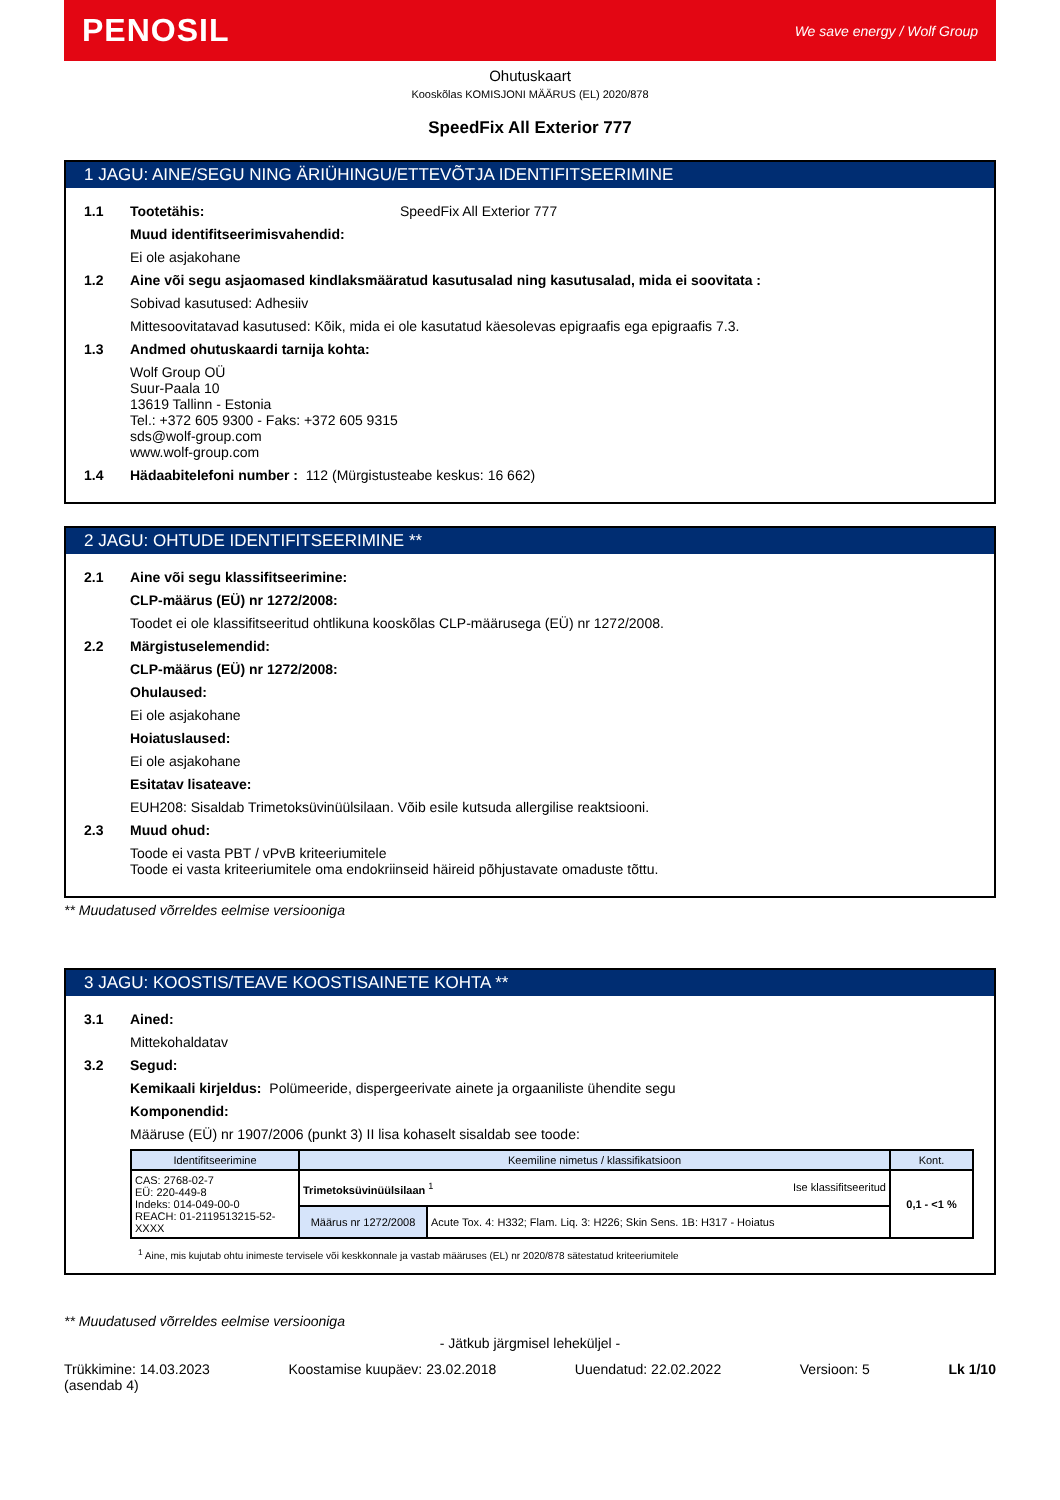PENOSIL We save energy / Wolf Group
Ohutuskaart
Kooskõlas KOMISJONI MÄÄRUS (EL) 2020/878
SpeedFix All Exterior 777
1 JAGU: AINE/SEGU NING ÄRIÜHINGU/ETTEVÕTJA IDENTIFITSEERIMINE
1.1 Tootetähis: SpeedFix All Exterior 777
Muud identifitseerimisvahendid:
Ei ole asjakohane
1.2 Aine või segu asjaomased kindlaksmääratud kasutusalad ning kasutusalad, mida ei soovitata :
Sobivad kasutused: Adhesiiv
Mittesoovitatavad kasutused: Kõik, mida ei ole kasutatud käesolevas epigraafis ega epigraafis 7.3.
1.3 Andmed ohutuskaardi tarnija kohta:
Wolf Group OÜ
Suur-Paala 10
13619 Tallinn - Estonia
Tel.: +372 605 9300 - Faks: +372 605 9315
sds@wolf-group.com
www.wolf-group.com
1.4 Hädaabitelefoni number : 112 (Mürgistusteabe keskus: 16 662)
2 JAGU: OHTUDE IDENTIFITSEERIMINE **
2.1 Aine või segu klassifitseerimine:
CLP-määrus (EÜ) nr 1272/2008:
Toodet ei ole klassifitseeritud ohtlikuna kooskõlas CLP-määrusega (EÜ) nr 1272/2008.
2.2 Märgistuselemendid:
CLP-määrus (EÜ) nr 1272/2008:
Ohulaused:
Ei ole asjakohane
Hoiatuslaused:
Ei ole asjakohane
Esitatav lisateave:
EUH208: Sisaldab Trimetoksüvinüülsilaan. Võib esile kutsuda allergilise reaktsiooni.
2.3 Muud ohud:
Toode ei vasta PBT / vPvB kriteeriumitele
Toode ei vasta kriteeriumitele oma endokriinseid häireid põhjustavate omaduste tõttu.
** Muudatused võrreldes eelmise versiooniga
3 JAGU: KOOSTIS/TEAVE KOOSTISAINETE KOHTA **
3.1 Ained:
Mittekohaldatav
3.2 Segud:
Kemikaali kirjeldus: Polümeeride, dispergeerivate ainete ja orgaaniliste ühendite segu
Komponendid:
Määruse (EÜ) nr 1907/2006 (punkt 3) II lisa kohaselt sisaldab see toode:
| Identifitseerimine | Keemiline nimetus / klassifikatsioon | | Kont. |
| --- | --- | --- | --- |
| CAS: 2768-02-7 EÜ: 220-449-8 Indeks: 014-049-00-0 REACH: 01-2119513215-52-XXXX | Trimetoksüvinüülsilaan <sup>1</sup> Ise klassifitseeritud | | 0,1 - <1 % |
| | Määrus nr 1272/2008 | Acute Tox. 4: H332; Flam. Liq. 3: H226; Skin Sens. 1B: H317 - Hoiatus | |
<sup>1</sup> Aine, mis kujutab ohtu inimeste tervisele või keskkonnale ja vastab määruses (EL) nr 2020/878 sätestatud kriteeriumitele
** Muudatused võrreldes eelmise versiooniga
- Jätkub järgmisel leheküljel -
Trükkimine: 14.03.2023
(asendab 4) Koostamise kuupäev: 23.02.2018 Uuendatud: 22.02.2022 Versioon: 5 Lk 1/10